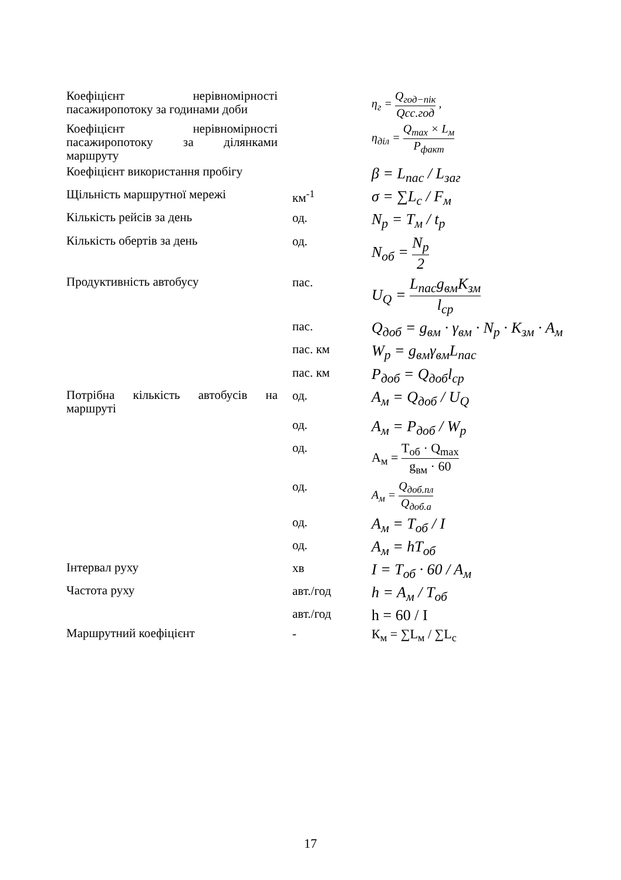| Коефіцієнт нерівномірності пасажиропотоку за годинами доби | | η<sub>г</sub> = Q<sub>год−пік</sub> Qсс.год , |
| Коефіцієнт нерівномірності пасажиропотоку за ділянками маршруту | | η<sub>діл</sub> = Q<sub>max</sub> × L<sub>м</sub> P<sub>факт</sub> |
| Коефіцієнт використання пробігу | | β = L<sub>пас</sub> / L<sub>заг</sub> |
| Щільність маршрутної мережі | км<sup>-1</sup> | σ = ∑L<sub>с</sub> / F<sub>м</sub> |
| Кількість рейсів за день | од. | N<sub>р</sub> = T<sub>м</sub> / t<sub>р</sub> |
| Кількість обертів за день | од. | N<sub>об</sub> = N<sub>р</sub> 2 |
| Продуктивність автобусу | пас. | U<sub>Q</sub> = L<sub>пас</sub>g<sub>вм</sub>K<sub>зм</sub> l<sub>ср</sub> |
| | пас. | Q<sub>доб</sub> = g<sub>вм</sub> · γ<sub>вм</sub> · N<sub>р</sub> · K<sub>зм</sub> · A<sub>м</sub> |
| | пас. км | W<sub>р</sub> = g<sub>вм</sub>γ<sub>вм</sub>L<sub>пас</sub> |
| | пас. км | P<sub>доб</sub> = Q<sub>доб</sub>l<sub>ср</sub> |
| Потрібна кількість автобусів на маршруті | од. | A<sub>м</sub> = Q<sub>доб</sub> / U<sub>Q</sub> |
| | од. | A<sub>м</sub> = P<sub>доб</sub> / W<sub>р</sub> |
| | од. | А<sub>м</sub> = Т<sub>об</sub> · Q<sub>max</sub> g<sub>вм</sub> · 60 |
| | од. | A<sub>м</sub> = Q<sub>доб.пл</sub> Q<sub>доб.а</sub> |
| | од. | A<sub>м</sub> = T<sub>об</sub> / I |
| | од. | A<sub>м</sub> = hT<sub>об</sub> |
| Інтервал руху | хв | I = T<sub>об</sub> · 60 / A<sub>м</sub> |
| Частота руху | авт./год | h = A<sub>м</sub> / T<sub>об</sub> |
| | авт./год | h = 60 / I |
| Маршрутний коефіцієнт | - | К<sub>м</sub> = ∑L<sub>м</sub> / ∑L<sub>с</sub> |
17